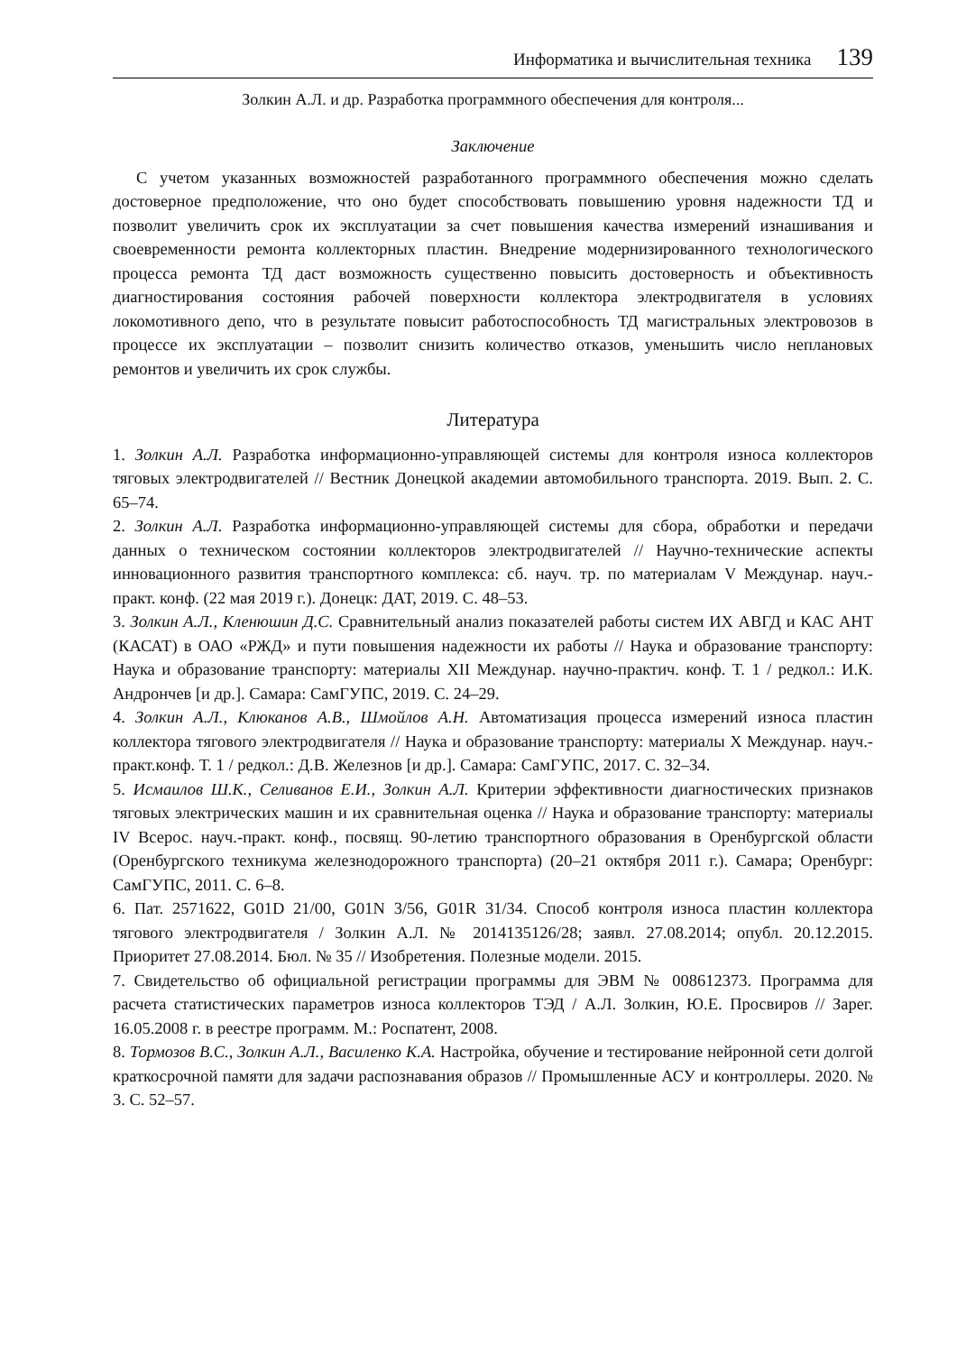Информатика и вычислительная техника 139
Золкин А.Л. и др. Разработка программного обеспечения для контроля...
Заключение
С учетом указанных возможностей разработанного программного обеспечения можно сделать достоверное предположение, что оно будет способствовать повышению уровня надежности ТД и позволит увеличить срок их эксплуатации за счет повышения качества измерений изнашивания и своевременности ремонта коллекторных пластин. Внедрение модернизированного технологического процесса ремонта ТД даст возможность существенно повысить достоверность и объективность диагностирования состояния рабочей поверхности коллектора электродвигателя в условиях локомотивного депо, что в результате повысит работоспособность ТД магистральных электровозов в процессе их эксплуатации – позволит снизить количество отказов, уменьшить число неплановых ремонтов и увеличить их срок службы.
Литература
1. Золкин А.Л. Разработка информационно-управляющей системы для контроля износа коллекторов тяговых электродвигателей // Вестник Донецкой академии автомобильного транспорта. 2019. Вып. 2. С. 65–74.
2. Золкин А.Л. Разработка информационно-управляющей системы для сбора, обработки и передачи данных о техническом состоянии коллекторов электродвигателей // Научно-технические аспекты инновационного развития транспортного комплекса: сб. науч. тр. по материалам V Междунар. науч.-практ. конф. (22 мая 2019 г.). Донецк: ДАТ, 2019. С. 48–53.
3. Золкин А.Л., Кленюшин Д.С. Сравнительный анализ показателей работы систем ИХ АВГД и КАС АНТ (КАСАТ) в ОАО «РЖД» и пути повышения надежности их работы // Наука и образование транспорту: Наука и образование транспорту: материалы XII Междунар. научно-практич. конф. Т. 1 / редкол.: И.К. Андрончев [и др.]. Самара: СамГУПС, 2019. С. 24–29.
4. Золкин А.Л., Клюканов А.В., Шмойлов А.Н. Автоматизация процесса измерений износа пластин коллектора тягового электродвигателя // Наука и образование транспорту: материалы X Междунар. науч.-практ.конф. Т. 1 / редкол.: Д.В. Железнов [и др.]. Самара: СамГУПС, 2017. С. 32–34.
5. Исмаилов Ш.К., Селиванов Е.И., Золкин А.Л. Критерии эффективности диагностических признаков тяговых электрических машин и их сравнительная оценка // Наука и образование транспорту: материалы IV Всерос. науч.-практ. конф., посвящ. 90-летию транспортного образования в Оренбургской области (Оренбургского техникума железнодорожного транспорта) (20–21 октября 2011 г.). Самара; Оренбург: СамГУПС, 2011. С. 6–8.
6. Пат. 2571622, G01D 21/00, G01N 3/56, G01R 31/34. Способ контроля износа пластин коллектора тягового электродвигателя / Золкин А.Л. № 2014135126/28; заявл. 27.08.2014; опубл. 20.12.2015. Приоритет 27.08.2014. Бюл. № 35 // Изобретения. Полезные модели. 2015.
7. Свидетельство об официальной регистрации программы для ЭВМ № 008612373. Программа для расчета статистических параметров износа коллекторов ТЭД / А.Л. Золкин, Ю.Е. Просвиров // Зарег. 16.05.2008 г. в реестре программ. М.: Роспатент, 2008.
8. Тормозов В.С., Золкин А.Л., Василенко К.А. Настройка, обучение и тестирование нейронной сети долгой краткосрочной памяти для задачи распознавания образов // Промышленные АСУ и контроллеры. 2020. № 3. С. 52–57.